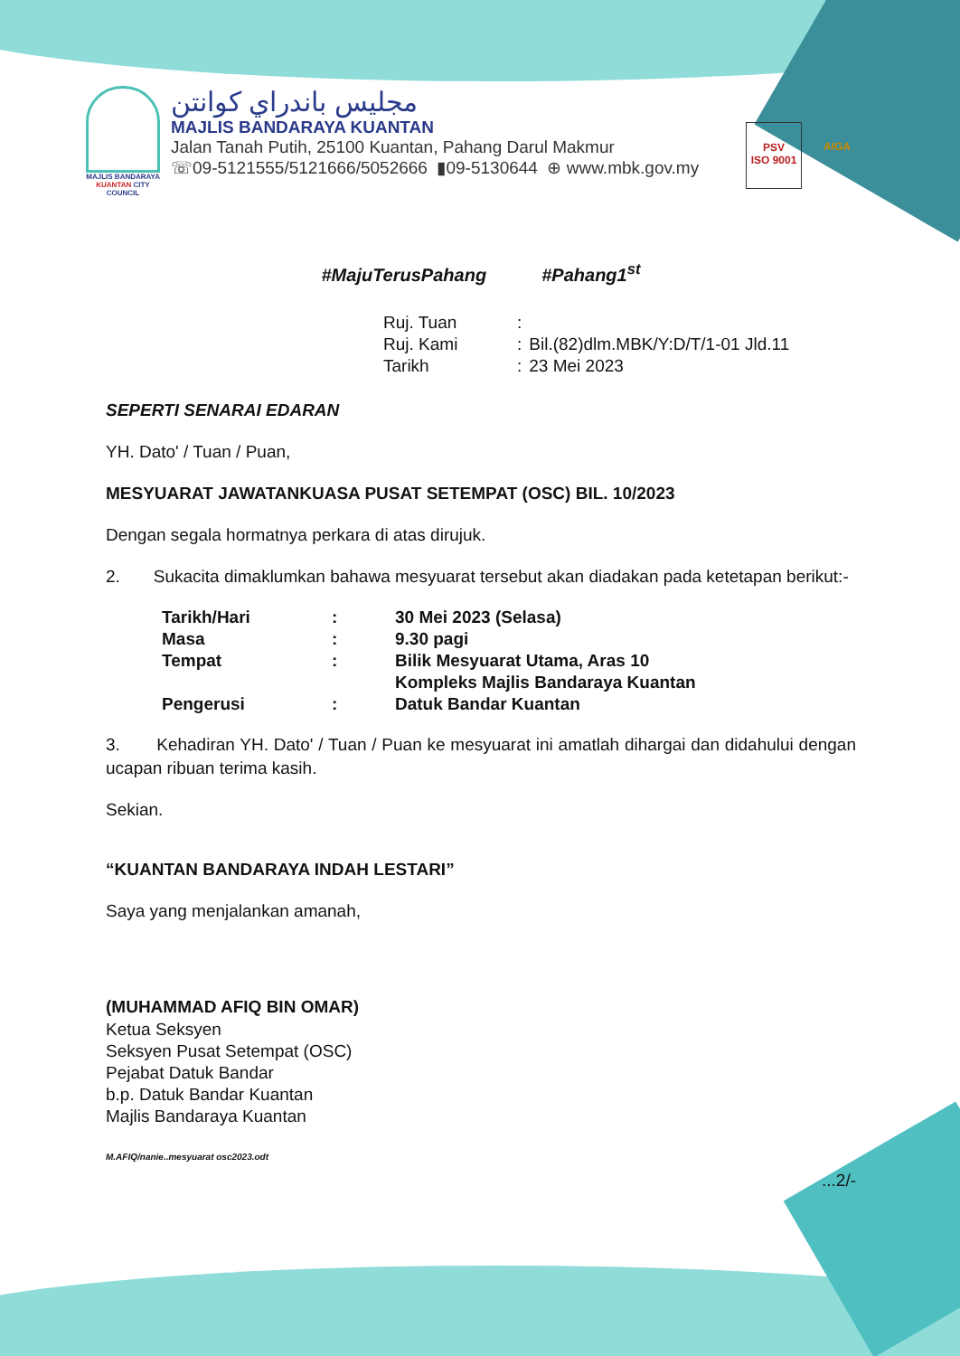MAJLIS BANDARAYA KUANTAN CITY COUNCIL
مجليس باندراي كوانتن
MAJLIS BANDARAYA KUANTAN
Jalan Tanah Putih, 25100 Kuantan, Pahang Darul Makmur
☏09-5121555/5121666/5052666 ▮09-5130644 ⊕ www.mbk.gov.my
PSV
ISO 9001
AIGA
#MajuTerusPahang #Pahang1<sup>st</sup>
| Ruj. Tuan | : | |
| Ruj. Kami | : | Bil.(82)dlm.MBK/Y:D/T/1-01 Jld.11 |
| Tarikh | : | 23 Mei 2023 |
SEPERTI SENARAI EDARAN
YH. Dato' / Tuan / Puan,
MESYUARAT JAWATANKUASA PUSAT SETEMPAT (OSC) BIL. 10/2023
Dengan segala hormatnya perkara di atas dirujuk.
2. Sukacita dimaklumkan bahawa mesyuarat tersebut akan diadakan pada ketetapan berikut:-
| Tarikh/Hari | : | 30 Mei 2023 (Selasa) |
| Masa | : | 9.30 pagi |
| Tempat | : | Bilik Mesyuarat Utama, Aras 10 Kompleks Majlis Bandaraya Kuantan |
| Pengerusi | : | Datuk Bandar Kuantan |
3. Kehadiran YH. Dato' / Tuan / Puan ke mesyuarat ini amatlah dihargai dan didahului dengan ucapan ribuan terima kasih.
Sekian.
“KUANTAN BANDARAYA INDAH LESTARI”
Saya yang menjalankan amanah,
(MUHAMMAD AFIQ BIN OMAR)
Ketua Seksyen
Seksyen Pusat Setempat (OSC)
Pejabat Datuk Bandar
b.p. Datuk Bandar Kuantan
Majlis Bandaraya Kuantan
M.AFIQ/nanie..mesyuarat osc2023.odt
...2/-